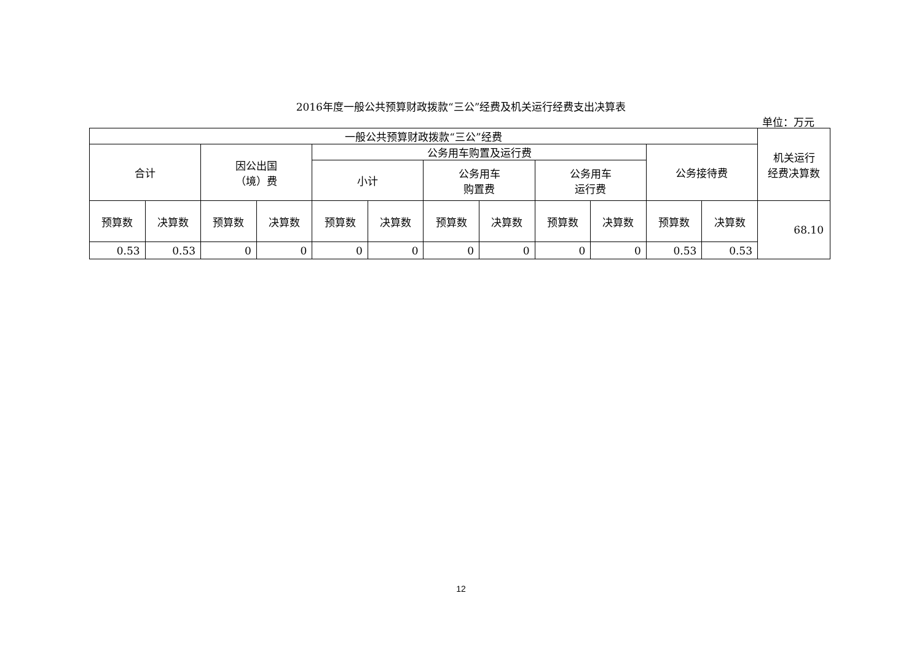2016年度一般公共预算财政拨款“三公”经费及机关运行经费支出决算表
单位：万元
| 一般公共预算财政拨款“三公”经费 | | | | | | | | | | | | 机关运行 经费决算数 |
| --- | --- | --- | --- | --- | --- | --- | --- | --- | --- | --- | --- | --- |
| 合计 | | 因公出国 （境）费 | | 公务用车购置及运行费 | | | | | | 公务接待费 | | |
| | | | | 小计 | | 公务用车 购置费 | | 公务用车 运行费 | | | | |
| 预算数 | 决算数 | 预算数 | 决算数 | 预算数 | 决算数 | 预算数 | 决算数 | 预算数 | 决算数 | 预算数 | 决算数 | 68.10 |
| 0.53 | 0.53 | 0 | 0 | 0 | 0 | 0 | 0 | 0 | 0 | 0.53 | 0.53 | |
12